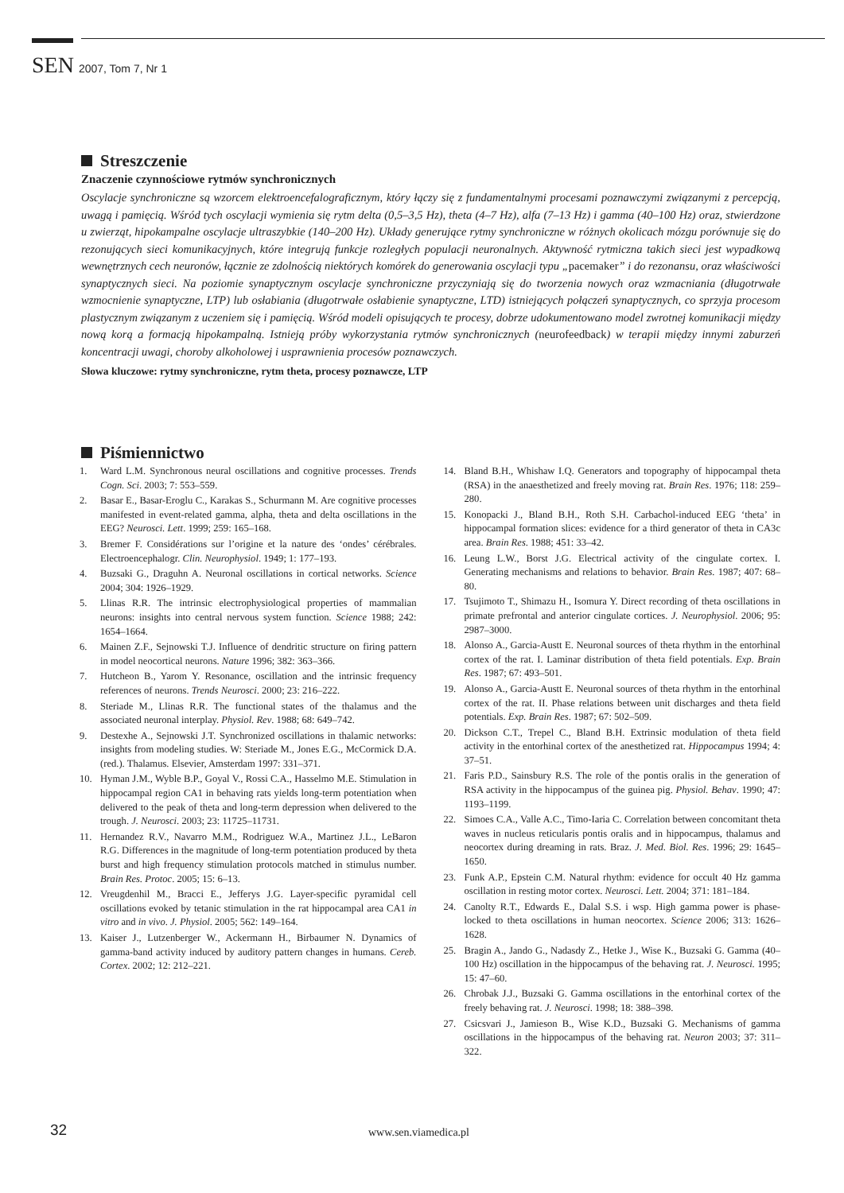SEN 2007, Tom 7, Nr 1
Streszczenie
Znaczenie czynnościowe rytmów synchronicznych
Oscylacje synchroniczne są wzorcem elektroencefalograficznym, który łączy się z fundamentalnymi procesami poznawczymi związanymi z percepcją, uwagą i pamięcią. Wśród tych oscylacji wymienia się rytm delta (0,5–3,5 Hz), theta (4–7 Hz), alfa (7–13 Hz) i gamma (40–100 Hz) oraz, stwierdzone u zwierząt, hipokampalne oscylacje ultraszybkie (140–200 Hz). Układy generujące rytmy synchroniczne w różnych okolicach mózgu porównuje się do rezonujących sieci komunikacyjnych, które integrują funkcje rozległych populacji neuronalnych. Aktywność rytmiczna takich sieci jest wypadkową wewnętrznych cech neuronów, łącznie ze zdolnością niektórych komórek do generowania oscylacji typu „pacemaker” i do rezonansu, oraz właściwości synaptycznych sieci. Na poziomie synaptycznym oscylacje synchroniczne przyczyniają się do tworzenia nowych oraz wzmacniania (długotrwałe wzmocnienie synaptyczne, LTP) lub osłabiania (długotrwałe osłabienie synaptyczne, LTD) istniejących połączeń synaptycznych, co sprzyja procesom plastycznym związanym z uczeniem się i pamięcią. Wśród modeli opisujących te procesy, dobrze udokumentowano model zwrotnej komunikacji między nową korą a formacją hipokampalną. Istnieją próby wykorzystania rytmów synchronicznych (neurofeedback) w terapii między innymi zaburzeń koncentracji uwagi, choroby alkoholowej i usprawnienia procesów poznawczych.
Słowa kluczowe: rytmy synchroniczne, rytm theta, procesy poznawcze, LTP
Piśmiennictwo
1. Ward L.M. Synchronous neural oscillations and cognitive processes. Trends Cogn. Sci. 2003; 7: 553–559.
2. Basar E., Basar-Eroglu C., Karakas S., Schurmann M. Are cognitive processes manifested in event-related gamma, alpha, theta and delta oscillations in the EEG? Neurosci. Lett. 1999; 259: 165–168.
3. Bremer F. Considérations sur l’origine et la nature des ‘ondes’ cérébrales. Electroencephalogr. Clin. Neurophysiol. 1949; 1: 177–193.
4. Buzsaki G., Draguhn A. Neuronal oscillations in cortical networks. Science 2004; 304: 1926–1929.
5. Llinas R.R. The intrinsic electrophysiological properties of mammalian neurons: insights into central nervous system function. Science 1988; 242: 1654–1664.
6. Mainen Z.F., Sejnowski T.J. Influence of dendritic structure on firing pattern in model neocortical neurons. Nature 1996; 382: 363–366.
7. Hutcheon B., Yarom Y. Resonance, oscillation and the intrinsic frequency references of neurons. Trends Neurosci. 2000; 23: 216–222.
8. Steriade M., Llinas R.R. The functional states of the thalamus and the associated neuronal interplay. Physiol. Rev. 1988; 68: 649–742.
9. Destexhe A., Sejnowski J.T. Synchronized oscillations in thalamic networks: insights from modeling studies. W: Steriade M., Jones E.G., McCormick D.A. (red.). Thalamus. Elsevier, Amsterdam 1997: 331–371.
10. Hyman J.M., Wyble B.P., Goyal V., Rossi C.A., Hasselmo M.E. Stimulation in hippocampal region CA1 in behaving rats yields long-term potentiation when delivered to the peak of theta and long-term depression when delivered to the trough. J. Neurosci. 2003; 23: 11725–11731.
11. Hernandez R.V., Navarro M.M., Rodriguez W.A., Martinez J.L., LeBaron R.G. Differences in the magnitude of long-term potentiation produced by theta burst and high frequency stimulation protocols matched in stimulus number. Brain Res. Protoc. 2005; 15: 6–13.
12. Vreugdenhil M., Bracci E., Jefferys J.G. Layer-specific pyramidal cell oscillations evoked by tetanic stimulation in the rat hippocampal area CA1 in vitro and in vivo. J. Physiol. 2005; 562: 149–164.
13. Kaiser J., Lutzenberger W., Ackermann H., Birbaumer N. Dynamics of gamma-band activity induced by auditory pattern changes in humans. Cereb. Cortex. 2002; 12: 212–221.
14. Bland B.H., Whishaw I.Q. Generators and topography of hippocampal theta (RSA) in the anaesthetized and freely moving rat. Brain Res. 1976; 118: 259–280.
15. Konopacki J., Bland B.H., Roth S.H. Carbachol-induced EEG ‘theta’ in hippocampal formation slices: evidence for a third generator of theta in CA3c area. Brain Res. 1988; 451: 33–42.
16. Leung L.W., Borst J.G. Electrical activity of the cingulate cortex. I. Generating mechanisms and relations to behavior. Brain Res. 1987; 407: 68–80.
17. Tsujimoto T., Shimazu H., Isomura Y. Direct recording of theta oscillations in primate prefrontal and anterior cingulate cortices. J. Neurophysiol. 2006; 95: 2987–3000.
18. Alonso A., Garcia-Austt E. Neuronal sources of theta rhythm in the entorhinal cortex of the rat. I. Laminar distribution of theta field potentials. Exp. Brain Res. 1987; 67: 493–501.
19. Alonso A., Garcia-Austt E. Neuronal sources of theta rhythm in the entorhinal cortex of the rat. II. Phase relations between unit discharges and theta field potentials. Exp. Brain Res. 1987; 67: 502–509.
20. Dickson C.T., Trepel C., Bland B.H. Extrinsic modulation of theta field activity in the entorhinal cortex of the anesthetized rat. Hippocampus 1994; 4: 37–51.
21. Faris P.D., Sainsbury R.S. The role of the pontis oralis in the generation of RSA activity in the hippocampus of the guinea pig. Physiol. Behav. 1990; 47: 1193–1199.
22. Simoes C.A., Valle A.C., Timo-Iaria C. Correlation between concomitant theta waves in nucleus reticularis pontis oralis and in hippocampus, thalamus and neocortex during dreaming in rats. Braz. J. Med. Biol. Res. 1996; 29: 1645–1650.
23. Funk A.P., Epstein C.M. Natural rhythm: evidence for occult 40 Hz gamma oscillation in resting motor cortex. Neurosci. Lett. 2004; 371: 181–184.
24. Canolty R.T., Edwards E., Dalal S.S. i wsp. High gamma power is phase-locked to theta oscillations in human neocortex. Science 2006; 313: 1626–1628.
25. Bragin A., Jando G., Nadasdy Z., Hetke J., Wise K., Buzsaki G. Gamma (40–100 Hz) oscillation in the hippocampus of the behaving rat. J. Neurosci. 1995; 15: 47–60.
26. Chrobak J.J., Buzsaki G. Gamma oscillations in the entorhinal cortex of the freely behaving rat. J. Neurosci. 1998; 18: 388–398.
27. Csicsvari J., Jamieson B., Wise K.D., Buzsaki G. Mechanisms of gamma oscillations in the hippocampus of the behaving rat. Neuron 2003; 37: 311–322.
32 www.sen.viamedica.pl